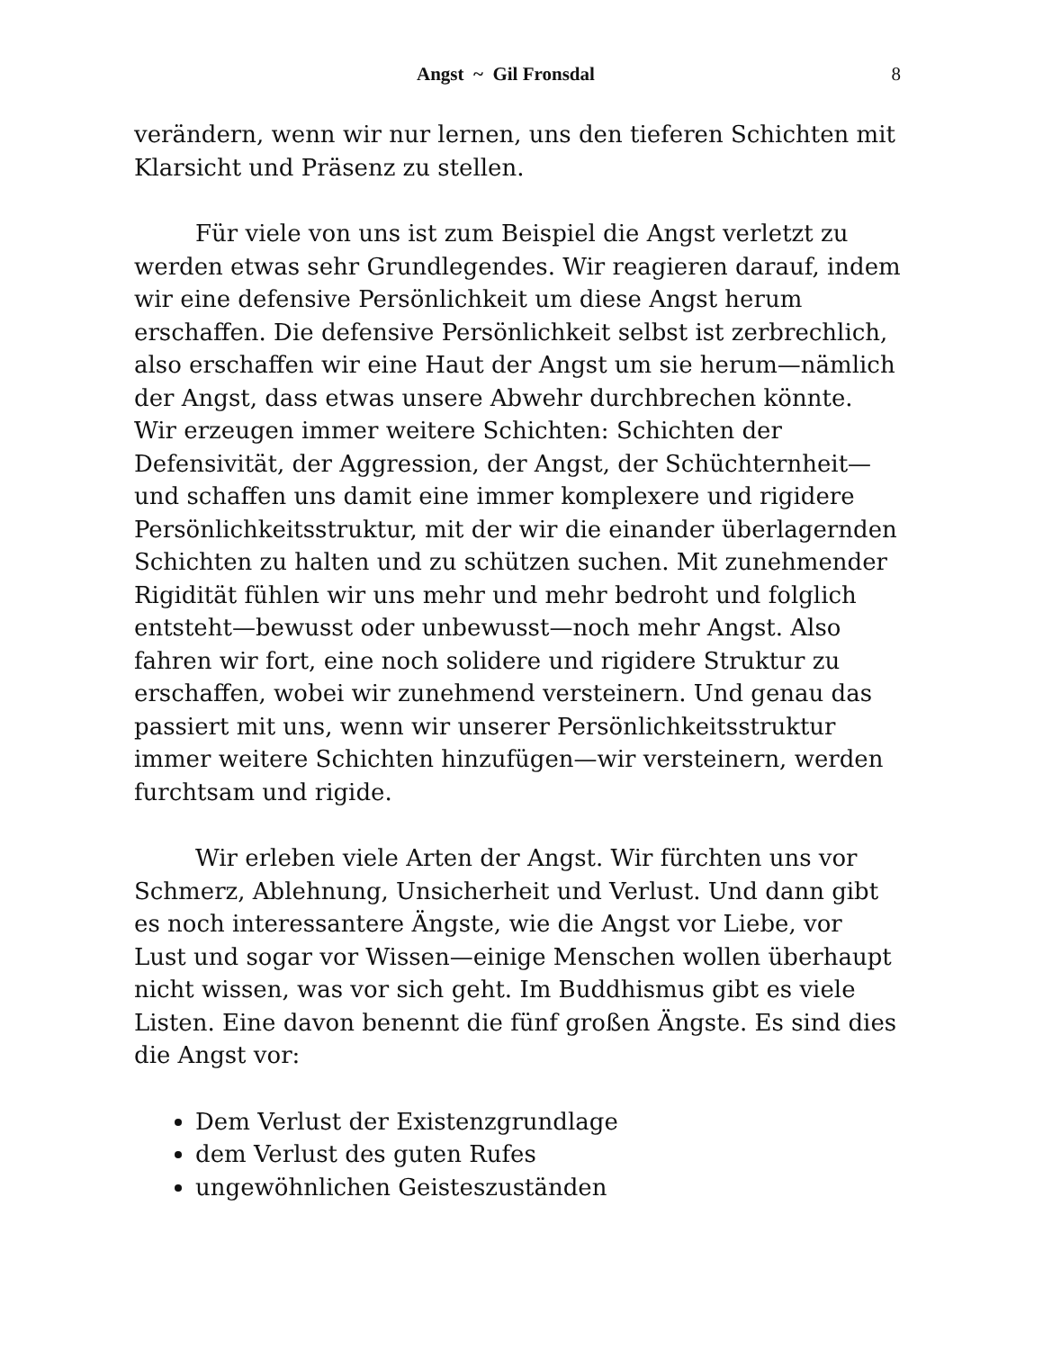Angst ~ Gil Fronsdal 8
verändern, wenn wir nur lernen, uns den tieferen Schichten mit Klarsicht und Präsenz zu stellen.
Für viele von uns ist zum Beispiel die Angst verletzt zu werden etwas sehr Grundlegendes. Wir reagieren darauf, indem wir eine defensive Persönlichkeit um diese Angst herum erschaffen. Die defensive Persönlichkeit selbst ist zerbrechlich, also erschaffen wir eine Haut der Angst um sie herum—nämlich der Angst, dass etwas unsere Abwehr durchbrechen könnte. Wir erzeugen immer weitere Schichten: Schichten der Defensivität, der Aggression, der Angst, der Schüchternheit—und schaffen uns damit eine immer komplexere und rigidere Persönlichkeitsstruktur, mit der wir die einander überlagernden Schichten zu halten und zu schützen suchen. Mit zunehmender Rigidität fühlen wir uns mehr und mehr bedroht und folglich entsteht—bewusst oder unbewusst—noch mehr Angst. Also fahren wir fort, eine noch solidere und rigidere Struktur zu erschaffen, wobei wir zunehmend versteinern. Und genau das passiert mit uns, wenn wir unserer Persönlichkeitsstruktur immer weitere Schichten hinzufügen—wir versteinern, werden furchtsam und rigide.
Wir erleben viele Arten der Angst. Wir fürchten uns vor Schmerz, Ablehnung, Unsicherheit und Verlust. Und dann gibt es noch interessantere Ängste, wie die Angst vor Liebe, vor Lust und sogar vor Wissen—einige Menschen wollen überhaupt nicht wissen, was vor sich geht. Im Buddhismus gibt es viele Listen. Eine davon benennt die fünf großen Ängste. Es sind dies die Angst vor:
Dem Verlust der Existenzgrundlage
dem Verlust des guten Rufes
ungewöhnlichen Geisteszuständen